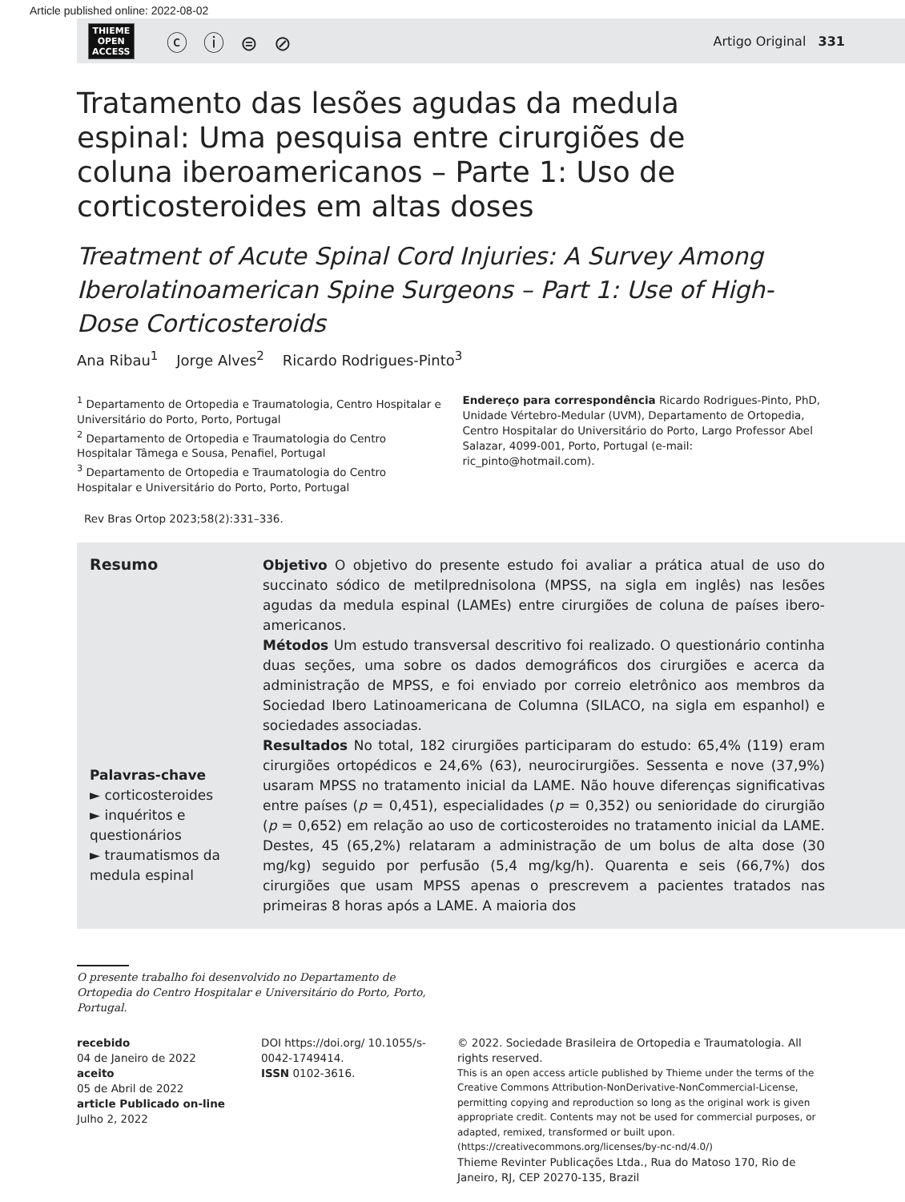Article published online: 2022-08-02
THIEME
OPEN
ACCESS
ⓒ ⓘ ⊜ ⊘
Artigo Original 331
Tratamento das lesões agudas da medula espinal: Uma pesquisa entre cirurgiões de coluna iberoamericanos – Parte 1: Uso de corticosteroides em altas doses
Treatment of Acute Spinal Cord Injuries: A Survey Among Iberolatinoamerican Spine Surgeons – Part 1: Use of High-Dose Corticosteroids
Ana Ribau<sup>1</sup> Jorge Alves<sup>2</sup> Ricardo Rodrigues-Pinto<sup>3</sup>
<sup>1</sup> Departamento de Ortopedia e Traumatologia, Centro Hospitalar e Universitário do Porto, Porto, Portugal
<sup>2</sup> Departamento de Ortopedia e Traumatologia do Centro Hospitalar Tâmega e Sousa, Penafiel, Portugal
<sup>3</sup> Departamento de Ortopedia e Traumatologia do Centro Hospitalar e Universitário do Porto, Porto, Portugal
Rev Bras Ortop 2023;58(2):331–336.
Endereço para correspondência Ricardo Rodrigues-Pinto, PhD, Unidade Vértebro-Medular (UVM), Departamento de Ortopedia, Centro Hospitalar do Universitário do Porto, Largo Professor Abel Salazar, 4099-001, Porto, Portugal (e-mail: ric_pinto@hotmail.com).
Resumo
Palavras-chave
► corticosteroides
► inquéritos e questionários
► traumatismos da medula espinal
Objetivo O objetivo do presente estudo foi avaliar a prática atual de uso do succinato sódico de metilprednisolona (MPSS, na sigla em inglês) nas lesões agudas da medula espinal (LAMEs) entre cirurgiões de coluna de países ibero-americanos.
Métodos Um estudo transversal descritivo foi realizado. O questionário continha duas seções, uma sobre os dados demográficos dos cirurgiões e acerca da administração de MPSS, e foi enviado por correio eletrônico aos membros da Sociedad Ibero Latinoamericana de Columna (SILACO, na sigla em espanhol) e sociedades associadas.
Resultados No total, 182 cirurgiões participaram do estudo: 65,4% (119) eram cirurgiões ortopédicos e 24,6% (63), neurocirurgiões. Sessenta e nove (37,9%) usaram MPSS no tratamento inicial da LAME. Não houve diferenças significativas entre países (p = 0,451), especialidades (p = 0,352) ou senioridade do cirurgião (p = 0,652) em relação ao uso de corticosteroides no tratamento inicial da LAME. Destes, 45 (65,2%) relataram a administração de um bolus de alta dose (30 mg/kg) seguido por perfusão (5,4 mg/kg/h). Quarenta e seis (66,7%) dos cirurgiões que usam MPSS apenas o prescrevem a pacientes tratados nas primeiras 8 horas após a LAME. A maioria dos
O presente trabalho foi desenvolvido no Departamento de Ortopedia do Centro Hospitalar e Universitário do Porto, Porto, Portugal.
recebido
04 de Janeiro de 2022
aceito
05 de Abril de 2022
article Publicado on-line
Julho 2, 2022
DOI https://doi.org/ 10.1055/s-0042-1749414.
ISSN 0102-3616.
© 2022. Sociedade Brasileira de Ortopedia e Traumatologia. All rights reserved.
This is an open access article published by Thieme under the terms of the Creative Commons Attribution-NonDerivative-NonCommercial-License, permitting copying and reproduction so long as the original work is given appropriate credit. Contents may not be used for commercial purposes, or adapted, remixed, transformed or built upon. (https://creativecommons.org/licenses/by-nc-nd/4.0/)
Thieme Revinter Publicações Ltda., Rua do Matoso 170, Rio de Janeiro, RJ, CEP 20270-135, Brazil